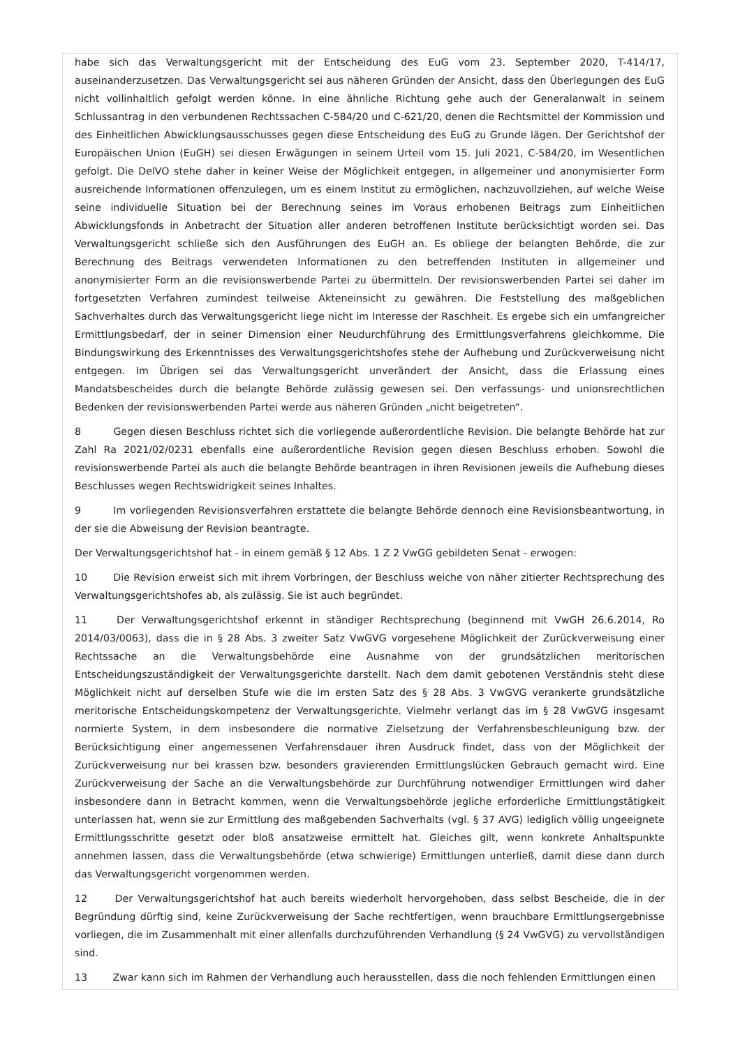habe sich das Verwaltungsgericht mit der Entscheidung des EuG vom 23. September 2020, T-414/17, auseinanderzusetzen. Das Verwaltungsgericht sei aus näheren Gründen der Ansicht, dass den Überlegungen des EuG nicht vollinhaltlich gefolgt werden könne. In eine ähnliche Richtung gehe auch der Generalanwalt in seinem Schlussantrag in den verbundenen Rechtssachen C-584/20 und C-621/20, denen die Rechtsmittel der Kommission und des Einheitlichen Abwicklungsausschusses gegen diese Entscheidung des EuG zu Grunde lägen. Der Gerichtshof der Europäischen Union (EuGH) sei diesen Erwägungen in seinem Urteil vom 15. Juli 2021, C-584/20, im Wesentlichen gefolgt. Die DelVO stehe daher in keiner Weise der Möglichkeit entgegen, in allgemeiner und anonymisierter Form ausreichende Informationen offenzulegen, um es einem Institut zu ermöglichen, nachzuvollziehen, auf welche Weise seine individuelle Situation bei der Berechnung seines im Voraus erhobenen Beitrags zum Einheitlichen Abwicklungsfonds in Anbetracht der Situation aller anderen betroffenen Institute berücksichtigt worden sei. Das Verwaltungsgericht schließe sich den Ausführungen des EuGH an. Es obliege der belangten Behörde, die zur Berechnung des Beitrags verwendeten Informationen zu den betreffenden Instituten in allgemeiner und anonymisierter Form an die revisionswerbende Partei zu übermitteln. Der revisionswerbenden Partei sei daher im fortgesetzten Verfahren zumindest teilweise Akteneinsicht zu gewähren. Die Feststellung des maßgeblichen Sachverhaltes durch das Verwaltungsgericht liege nicht im Interesse der Raschheit. Es ergebe sich ein umfangreicher Ermittlungsbedarf, der in seiner Dimension einer Neudurchführung des Ermittlungsverfahrens gleichkomme. Die Bindungswirkung des Erkenntnisses des Verwaltungsgerichtshofes stehe der Aufhebung und Zurückverweisung nicht entgegen. Im Übrigen sei das Verwaltungsgericht unverändert der Ansicht, dass die Erlassung eines Mandatsbescheides durch die belangte Behörde zulässig gewesen sei. Den verfassungs- und unionsrechtlichen Bedenken der revisionswerbenden Partei werde aus näheren Gründen „nicht beigetreten“.
8 Gegen diesen Beschluss richtet sich die vorliegende außerordentliche Revision. Die belangte Behörde hat zur Zahl Ra 2021/02/0231 ebenfalls eine außerordentliche Revision gegen diesen Beschluss erhoben. Sowohl die revisionswerbende Partei als auch die belangte Behörde beantragen in ihren Revisionen jeweils die Aufhebung dieses Beschlusses wegen Rechtswidrigkeit seines Inhaltes.
9 Im vorliegenden Revisionsverfahren erstattete die belangte Behörde dennoch eine Revisionsbeantwortung, in der sie die Abweisung der Revision beantragte.
Der Verwaltungsgerichtshof hat - in einem gemäß § 12 Abs. 1 Z 2 VwGG gebildeten Senat - erwogen:
10 Die Revision erweist sich mit ihrem Vorbringen, der Beschluss weiche von näher zitierter Rechtsprechung des Verwaltungsgerichtshofes ab, als zulässig. Sie ist auch begründet.
11 Der Verwaltungsgerichtshof erkennt in ständiger Rechtsprechung (beginnend mit VwGH 26.6.2014, Ro 2014/03/0063), dass die in § 28 Abs. 3 zweiter Satz VwGVG vorgesehene Möglichkeit der Zurückverweisung einer Rechtssache an die Verwaltungsbehörde eine Ausnahme von der grundsätzlichen meritorischen Entscheidungszuständigkeit der Verwaltungsgerichte darstellt. Nach dem damit gebotenen Verständnis steht diese Möglichkeit nicht auf derselben Stufe wie die im ersten Satz des § 28 Abs. 3 VwGVG verankerte grundsätzliche meritorische Entscheidungskompetenz der Verwaltungsgerichte. Vielmehr verlangt das im § 28 VwGVG insgesamt normierte System, in dem insbesondere die normative Zielsetzung der Verfahrensbeschleunigung bzw. der Berücksichtigung einer angemessenen Verfahrensdauer ihren Ausdruck findet, dass von der Möglichkeit der Zurückverweisung nur bei krassen bzw. besonders gravierenden Ermittlungslücken Gebrauch gemacht wird. Eine Zurückverweisung der Sache an die Verwaltungsbehörde zur Durchführung notwendiger Ermittlungen wird daher insbesondere dann in Betracht kommen, wenn die Verwaltungsbehörde jegliche erforderliche Ermittlungstätigkeit unterlassen hat, wenn sie zur Ermittlung des maßgebenden Sachverhalts (vgl. § 37 AVG) lediglich völlig ungeeignete Ermittlungsschritte gesetzt oder bloß ansatzweise ermittelt hat. Gleiches gilt, wenn konkrete Anhaltspunkte annehmen lassen, dass die Verwaltungsbehörde (etwa schwierige) Ermittlungen unterließ, damit diese dann durch das Verwaltungsgericht vorgenommen werden.
12 Der Verwaltungsgerichtshof hat auch bereits wiederholt hervorgehoben, dass selbst Bescheide, die in der Begründung dürftig sind, keine Zurückverweisung der Sache rechtfertigen, wenn brauchbare Ermittlungsergebnisse vorliegen, die im Zusammenhalt mit einer allenfalls durchzuführenden Verhandlung (§ 24 VwGVG) zu vervollständigen sind.
13 Zwar kann sich im Rahmen der Verhandlung auch herausstellen, dass die noch fehlenden Ermittlungen einen